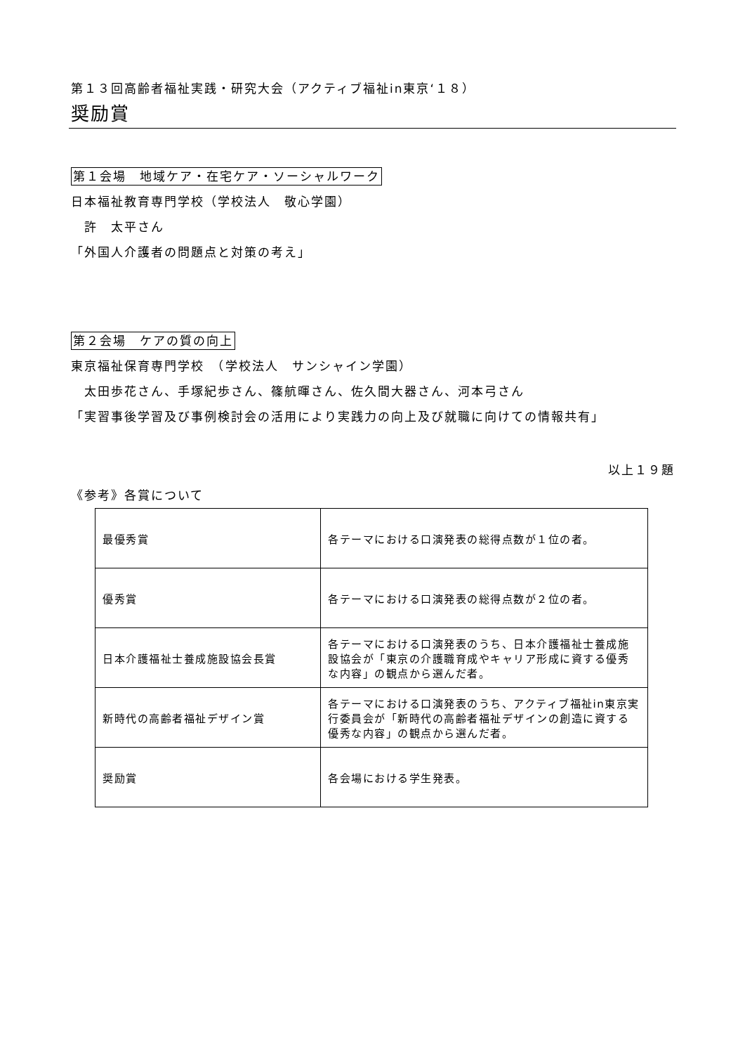第１３回高齢者福祉実践・研究大会（アクティブ福祉in東京‘１８）
奨励賞
第１会場　地域ケア・在宅ケア・ソーシャルワーク
日本福祉教育専門学校（学校法人　敬心学園）
　許　太平さん
「外国人介護者の問題点と対策の考え」
第２会場　ケアの質の向上
東京福祉保育専門学校　（学校法人　サンシャイン学園）
　太田歩花さん、手塚紀歩さん、篠航暉さん、佐久間大器さん、河本弓さん
「実習事後学習及び事例検討会の活用により実践力の向上及び就職に向けての情報共有」
以上１９題
《参考》各賞について
| 最優秀賞 | 各テーマにおける口演発表の総得点数が１位の者。 |
| 優秀賞 | 各テーマにおける口演発表の総得点数が２位の者。 |
| 日本介護福祉士養成施設協会長賞 | 各テーマにおける口演発表のうち、日本介護福祉士養成施設協会が「東京の介護職育成やキャリア形成に資する優秀な内容」の観点から選んだ者。 |
| 新時代の高齢者福祉デザイン賞 | 各テーマにおける口演発表のうち、アクティブ福祉in東京実行委員会が「新時代の高齢者福祉デザインの創造に資する優秀な内容」の観点から選んだ者。 |
| 奨励賞 | 各会場における学生発表。 |